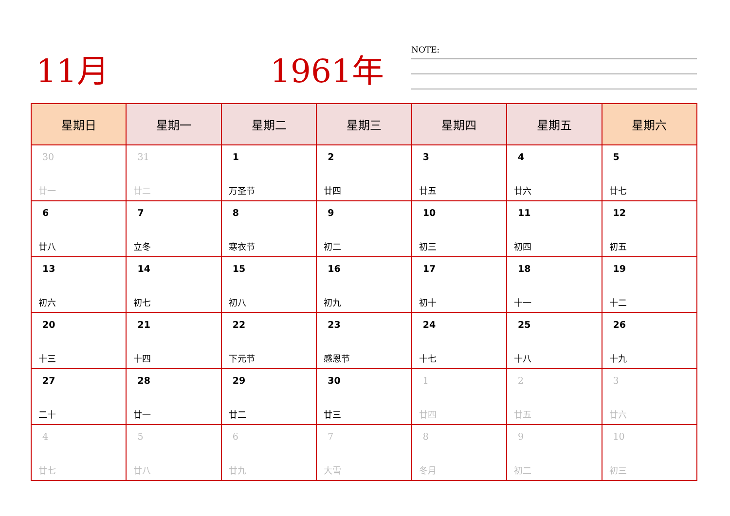11月 1961年 NOTE:
| 星期日 | 星期一 | 星期二 | 星期三 | 星期四 | 星期五 | 星期六 |
| --- | --- | --- | --- | --- | --- | --- |
| 30 廿一 | 31 廿二 | 1 万圣节 | 2 廿四 | 3 廿五 | 4 廿六 | 5 廿七 |
| 6 廿八 | 7 立冬 | 8 寒衣节 | 9 初二 | 10 初三 | 11 初四 | 12 初五 |
| 13 初六 | 14 初七 | 15 初八 | 16 初九 | 17 初十 | 18 十一 | 19 十二 |
| 20 十三 | 21 十四 | 22 下元节 | 23 感恩节 | 24 十七 | 25 十八 | 26 十九 |
| 27 二十 | 28 廿一 | 29 廿二 | 30 廿三 | 1 廿四 | 2 廿五 | 3 廿六 |
| 4 廿七 | 5 廿八 | 6 廿九 | 7 大雪 | 8 冬月 | 9 初二 | 10 初三 |